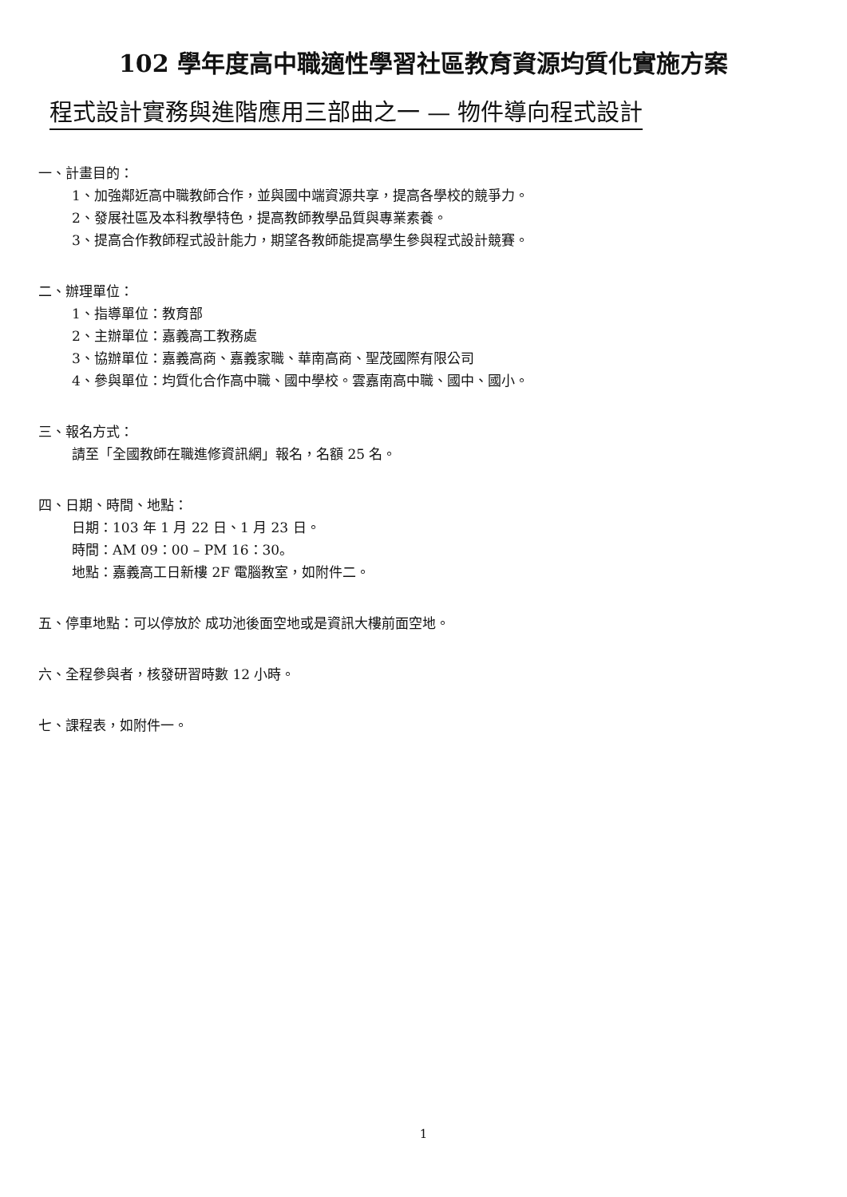102 學年度高中職適性學習社區教育資源均質化實施方案
程式設計實務與進階應用三部曲之一 — 物件導向程式設計
一、計畫目的：
1、加強鄰近高中職教師合作，並與國中端資源共享，提高各學校的競爭力。
2、發展社區及本科教學特色，提高教師教學品質與專業素養。
3、提高合作教師程式設計能力，期望各教師能提高學生參與程式設計競賽。
二、辦理單位：
1、指導單位：教育部
2、主辦單位：嘉義高工教務處
3、協辦單位：嘉義高商、嘉義家職、華南高商、聖茂國際有限公司
4、參與單位：均質化合作高中職、國中學校。雲嘉南高中職、國中、國小。
三、報名方式：
請至「全國教師在職進修資訊網」報名，名額 25 名。
四、日期、時間、地點：
日期：103 年 1 月 22 日、1 月 23 日。
時間：AM 09：00 – PM 16：30。
地點：嘉義高工日新樓 2F 電腦教室，如附件二。
五、停車地點：可以停放於 成功池後面空地或是資訊大樓前面空地。
六、全程參與者，核發研習時數 12 小時。
七、課程表，如附件一。
1